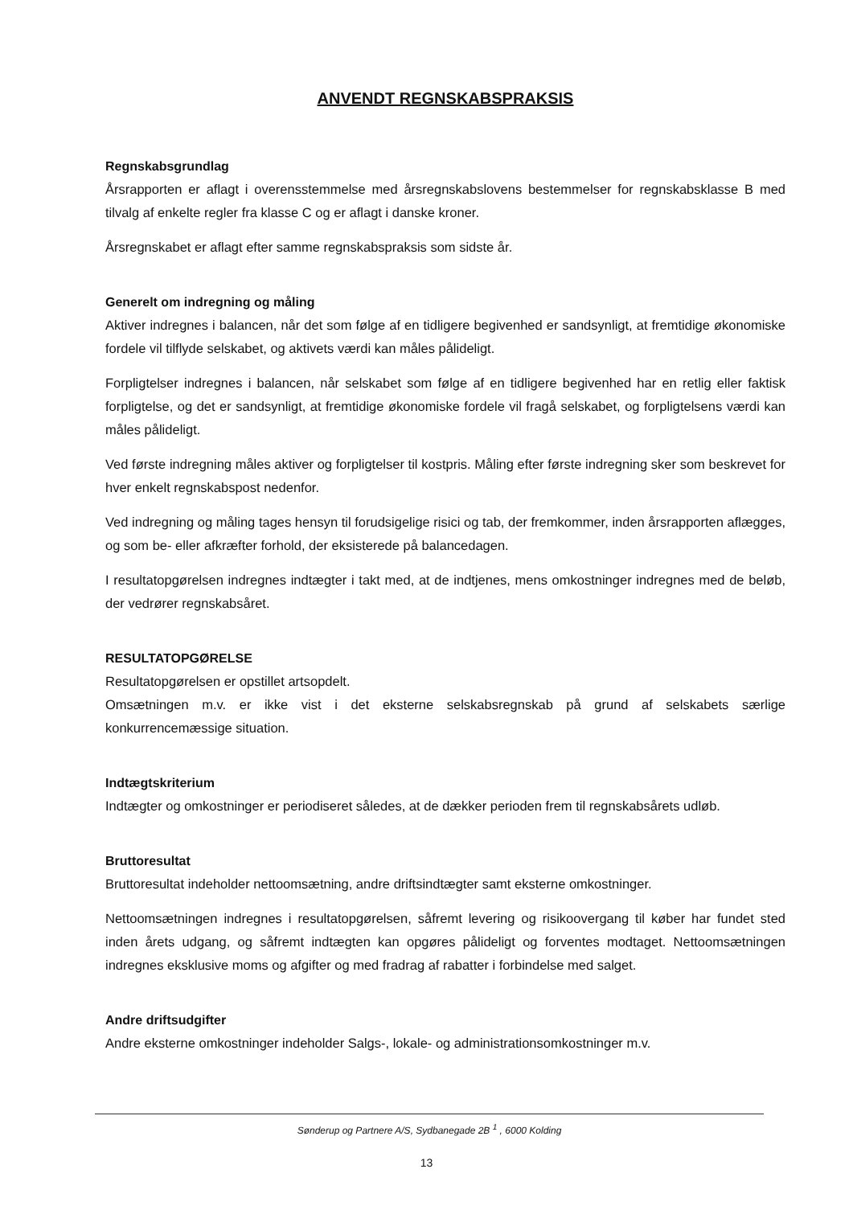ANVENDT REGNSKABSPRAKSIS
Regnskabsgrundlag
Årsrapporten er aflagt i overensstemmelse med årsregnskabslovens bestemmelser for regnskabsklasse B med tilvalg af enkelte regler fra klasse C og er aflagt i danske kroner.
Årsregnskabet er aflagt efter samme regnskabspraksis som sidste år.
Generelt om indregning og måling
Aktiver indregnes i balancen, når det som følge af en tidligere begivenhed er sandsynligt, at fremtidige økonomiske fordele vil tilflyde selskabet, og aktivets værdi kan måles pålideligt.
Forpligtelser indregnes i balancen, når selskabet som følge af en tidligere begivenhed har en retlig eller faktisk forpligtelse, og det er sandsynligt, at fremtidige økonomiske fordele vil fragå selskabet, og forpligtelsens værdi kan måles pålideligt.
Ved første indregning måles aktiver og forpligtelser til kostpris. Måling efter første indregning sker som beskrevet for hver enkelt regnskabspost nedenfor.
Ved indregning og måling tages hensyn til forudsigelige risici og tab, der fremkommer, inden årsrapporten aflægges, og som be- eller afkræfter forhold, der eksisterede på balancedagen.
I resultatopgørelsen indregnes indtægter i takt med, at de indtjenes, mens omkostninger indregnes med de beløb, der vedrører regnskabsåret.
RESULTATOPGØRELSE
Resultatopgørelsen er opstillet artsopdelt.
Omsætningen m.v. er ikke vist i det eksterne selskabsregnskab på grund af selskabets særlige konkurrencemæssige situation.
Indtægtskriterium
Indtægter og omkostninger er periodiseret således, at de dækker perioden frem til regnskabsårets udløb.
Bruttoresultat
Bruttoresultat indeholder nettoomsætning, andre driftsindtægter samt eksterne omkostninger.
Nettoomsætningen indregnes i resultatopgørelsen, såfremt levering og risikoovergang til køber har fundet sted inden årets udgang, og såfremt indtægten kan opgøres pålideligt og forventes modtaget. Nettoomsætningen indregnes eksklusive moms og afgifter og med fradrag af rabatter i forbindelse med salget.
Andre driftsudgifter
Andre eksterne omkostninger indeholder Salgs-, lokale- og administrationsomkostninger m.v.
Sønderup og Partnere A/S, Sydbanegade 2B <sup>1</sup> , 6000 Kolding
13